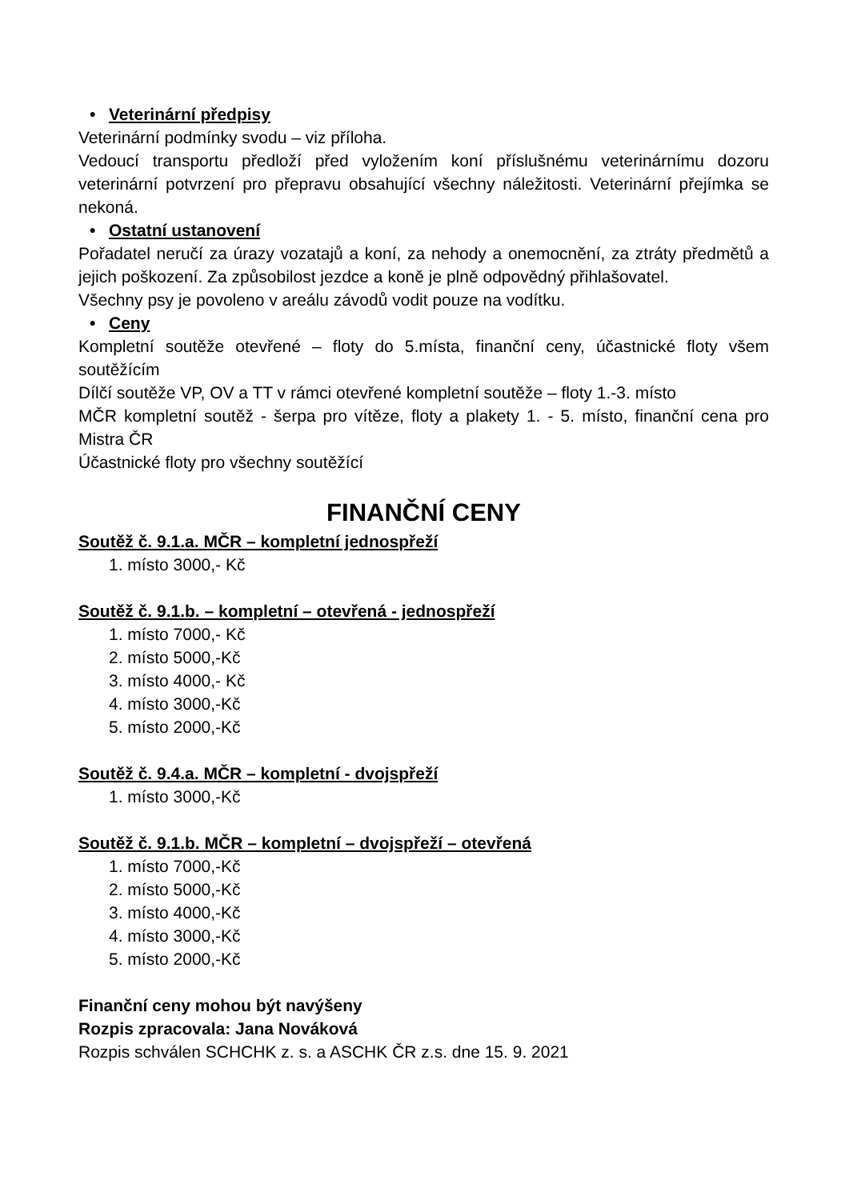• Veterinární předpisy
Veterinární podmínky svodu – viz příloha.
Vedoucí transportu předloží před vyložením koní příslušnému veterinárnímu dozoru veterinární potvrzení pro přepravu obsahující všechny náležitosti. Veterinární přejímka se nekoná.
• Ostatní ustanovení
Pořadatel neručí za úrazy vozatajů a koní, za nehody a onemocnění, za ztráty předmětů a jejich poškození. Za způsobilost jezdce a koně je plně odpovědný přihlašovatel.
Všechny psy je povoleno v areálu závodů vodit pouze na vodítku.
• Ceny
Kompletní soutěže otevřené – floty do 5.místa, finanční ceny, účastnické floty všem soutěžícím
Dílčí soutěže VP, OV a TT v rámci otevřené kompletní soutěže – floty 1.-3. místo
MČR kompletní soutěž - šerpa pro vítěze, floty a plakety 1. - 5. místo, finanční cena pro Mistra ČR
Účastnické floty pro všechny soutěžící
FINANČNÍ CENY
Soutěž č. 9.1.a. MČR – kompletní jednospřeží
1. místo 3000,- Kč
Soutěž č. 9.1.b. – kompletní – otevřená - jednospřeží
1. místo 7000,- Kč
2. místo 5000,-Kč
3. místo 4000,- Kč
4. místo 3000,-Kč
5. místo 2000,-Kč
Soutěž č. 9.4.a. MČR – kompletní - dvojspřeží
1. místo 3000,-Kč
Soutěž č. 9.1.b. MČR – kompletní – dvojspřeží – otevřená
1. místo 7000,-Kč
2. místo 5000,-Kč
3. místo 4000,-Kč
4. místo 3000,-Kč
5. místo 2000,-Kč
Finanční ceny mohou být navýšeny
Rozpis zpracovala: Jana Nováková
Rozpis schválen SCHCHK z. s. a ASCHK ČR z.s. dne 15. 9. 2021